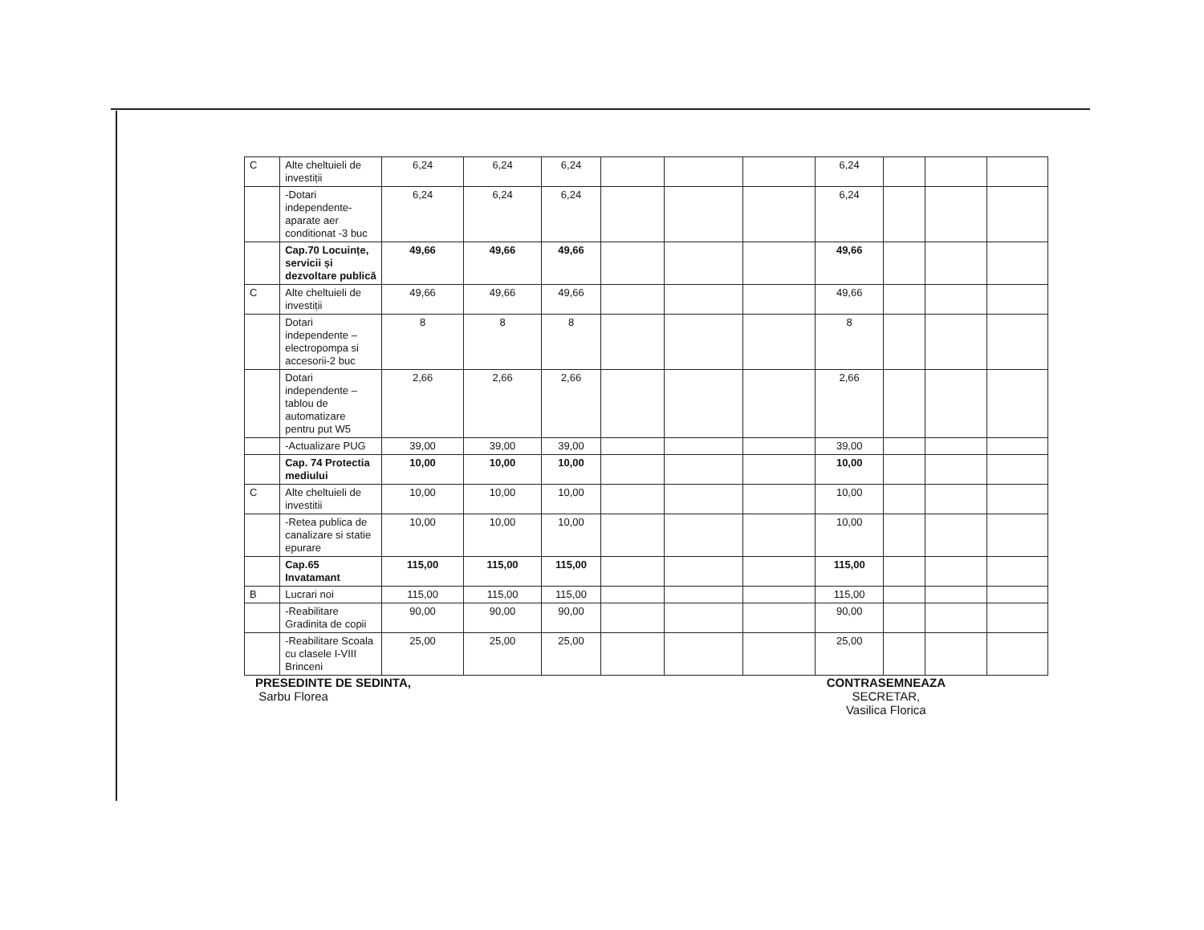| C | Alte cheltuieli de investiții | 6,24 | 6,24 | 6,24 | | | | 6,24 | | | |
| | -Dotari independente-aparate aer conditionat -3 buc | 6,24 | 6,24 | 6,24 | | | | 6,24 | | | |
| | Cap.70 Locuințe, servicii și dezvoltare publică | 49,66 | 49,66 | 49,66 | | | | 49,66 | | | |
| C | Alte cheltuieli de investiții | 49,66 | 49,66 | 49,66 | | | | 49,66 | | | |
| | Dotari independente – electropompa si accesorii-2 buc | 8 | 8 | 8 | | | | 8 | | | |
| | Dotari independente – tablou de automatizare pentru put W5 | 2,66 | 2,66 | 2,66 | | | | 2,66 | | | |
| | -Actualizare PUG | 39,00 | 39,00 | 39,00 | | | | 39,00 | | | |
| | Cap. 74 Protectia mediului | 10,00 | 10,00 | 10,00 | | | | 10,00 | | | |
| C | Alte cheltuieli de investitii | 10,00 | 10,00 | 10,00 | | | | 10,00 | | | |
| | -Retea publica de canalizare si statie epurare | 10,00 | 10,00 | 10,00 | | | | 10,00 | | | |
| | Cap.65 Invatamant | 115,00 | 115,00 | 115,00 | | | | 115,00 | | | |
| B | Lucrari noi | 115,00 | 115,00 | 115,00 | | | | 115,00 | | | |
| | -Reabilitare Gradinita de copii | 90,00 | 90,00 | 90,00 | | | | 90,00 | | | |
| | -Reabilitare Scoala cu clasele I-VIII Brinceni | 25,00 | 25,00 | 25,00 | | | | 25,00 | | | |
PRESEDINTE DE SEDINTA,
Sarbu Florea
CONTRASEMNEAZA
SECRETAR,
Vasilica Florica